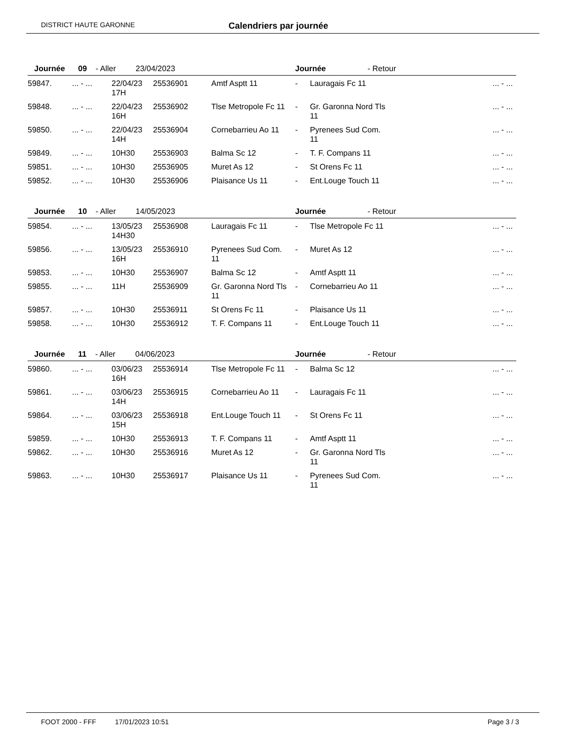DISTRICT HAUTE GARONNE Calendriers par journée
| Journée 09 - Aller 23/04/2023 | | | | | Journée - Retour | | |
| --- | --- | --- | --- | --- | --- | --- | --- |
| 59847. | ... - ... | 22/04/23 17H | 25536901 | Amtf Asptt 11 | - | Lauragais Fc 11 | ... - ... |
| 59848. | ... - ... | 22/04/23 16H | 25536902 | Tlse Metropole Fc 11 | - | Gr. Garonna Nord Tls 11 | ... - ... |
| 59850. | ... - ... | 22/04/23 14H | 25536904 | Cornebarrieu Ao 11 | - | Pyrenees Sud Com. 11 | ... - ... |
| 59849. | ... - ... | 10H30 | 25536903 | Balma Sc 12 | - | T. F. Compans 11 | ... - ... |
| 59851. | ... - ... | 10H30 | 25536905 | Muret As 12 | - | St Orens Fc 11 | ... - ... |
| 59852. | ... - ... | 10H30 | 25536906 | Plaisance Us 11 | - | Ent.Louge Touch 11 | ... - ... |
| Journée 10 - Aller 14/05/2023 | | | | | Journée - Retour | | |
| --- | --- | --- | --- | --- | --- | --- | --- |
| 59854. | ... - ... | 13/05/23 14H30 | 25536908 | Lauragais Fc 11 | - | Tlse Metropole Fc 11 | ... - ... |
| 59856. | ... - ... | 13/05/23 16H | 25536910 | Pyrenees Sud Com. 11 | - | Muret As 12 | ... - ... |
| 59853. | ... - ... | 10H30 | 25536907 | Balma Sc 12 | - | Amtf Asptt 11 | ... - ... |
| 59855. | ... - ... | 11H | 25536909 | Gr. Garonna Nord Tls 11 | - | Cornebarrieu Ao 11 | ... - ... |
| 59857. | ... - ... | 10H30 | 25536911 | St Orens Fc 11 | - | Plaisance Us 11 | ... - ... |
| 59858. | ... - ... | 10H30 | 25536912 | T. F. Compans 11 | - | Ent.Louge Touch 11 | ... - ... |
| Journée 11 - Aller 04/06/2023 | | | | | Journée - Retour | | |
| --- | --- | --- | --- | --- | --- | --- | --- |
| 59860. | ... - ... | 03/06/23 16H | 25536914 | Tlse Metropole Fc 11 | - | Balma Sc 12 | ... - ... |
| 59861. | ... - ... | 03/06/23 14H | 25536915 | Cornebarrieu Ao 11 | - | Lauragais Fc 11 | ... - ... |
| 59864. | ... - ... | 03/06/23 15H | 25536918 | Ent.Louge Touch 11 | - | St Orens Fc 11 | ... - ... |
| 59859. | ... - ... | 10H30 | 25536913 | T. F. Compans 11 | - | Amtf Asptt 11 | ... - ... |
| 59862. | ... - ... | 10H30 | 25536916 | Muret As 12 | - | Gr. Garonna Nord Tls 11 | ... - ... |
| 59863. | ... - ... | 10H30 | 25536917 | Plaisance Us 11 | - | Pyrenees Sud Com. 11 | ... - ... |
FOOT 2000 - FFF 17/01/2023 10:51 Page 3 / 3